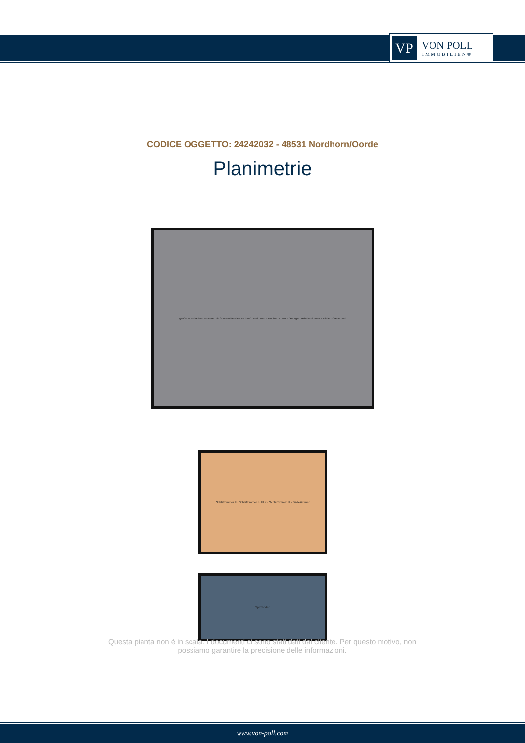VP
VON POLL
IMMOBILIEN®
CODICE OGGETTO: 24242032 - 48531 Nordhorn/Oorde
Planimetrie
große überdachte Terasse mit Sonnenblende · Wohn-/Esszimmer · Küche · HWR · Garage · Arbeitszimmer · Diele · Gäste Bad
Schlafzimmer II · Schlafzimmer I · Flur · Schlafzimmer III · Badezimmer
Spitzboden
Questa pianta non è in scala. I documenti ci sono stati dati dal cliente. Per questo motivo, non possiamo garantire la precisione delle informazioni.
www.von-poll.com